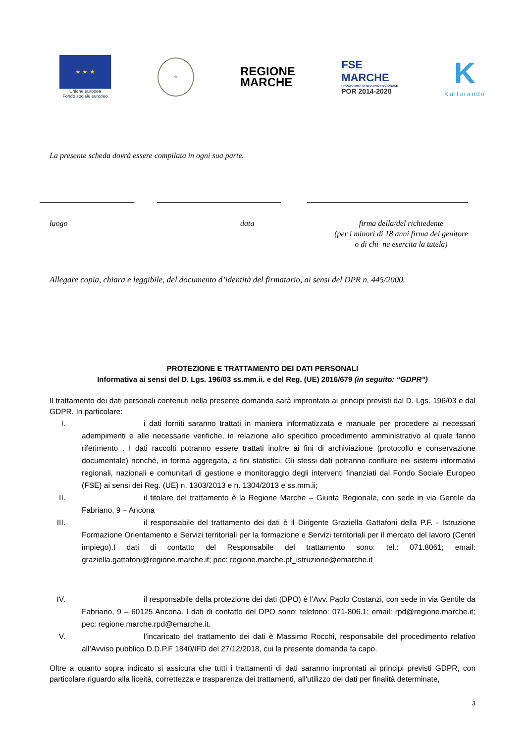★ ★ ★
Unione europea
Fondo sociale europeo
☆
REGIONE
MARCHE
FSE
MARCHE
PROGRAMMA OPERATIVO REGIONALE
POR 2014-2020
K
Kulturando
La presente scheda dovrà essere compilata in ogni sua parte.
luogo data firma della/del richiedente
(per i minori di 18 anni firma del genitore
o di chi ne esercita la tutela)
Allegare copia, chiara e leggibile, del documento d’identità del firmatario, ai sensi del DPR n. 445/2000.
PROTEZIONE E TRATTAMENTO DEI DATI PERSONALI
Informativa ai sensi del D. Lgs. 196/03 ss.mm.ii. e del Reg. (UE) 2016/679 (in seguito: “GDPR”)
Il trattamento dei dati personali contenuti nella presente domanda sarà improntato ai principi previsti dal D. Lgs. 196/03 e dal GDPR. In particolare:
I. i dati forniti saranno trattati in maniera informatizzata e manuale per procedere ai necessari adempimenti e alle necessarie verifiche, in relazione allo specifico procedimento amministrativo al quale fanno riferimento . I dati raccolti potranno essere trattati inoltre ai fini di archiviazione (protocollo e conservazione documentale) nonché, in forma aggregata, a fini statistici. Gli stessi dati potranno confluire nei sistemi informativi regionali, nazionali e comunitari di gestione e monitoraggio degli interventi finanziati dal Fondo Sociale Europeo (FSE) ai sensi dei Reg. (UE) n. 1303/2013 e n. 1304/2013 e ss.mm.ii;
II. il titolare del trattamento è la Regione Marche – Giunta Regionale, con sede in via Gentile da Fabriano, 9 – Ancona
III.
il responsabile del trattamento dei dati è il Dirigente Graziella Gattafoni della P.F. - Istruzione Formazione Orientamento e Servizi territoriali per la formazione e Servizi territoriali per il mercato del lavoro (Centri impiego).I dati di contatto del Responsabile del trattamento sono: tel.: 071.8061; email: graziella.gattafoni@regione.marche.it; pec: regione.marche.pf_istruzione@emarche.it
IV. il responsabile della protezione dei dati (DPO) è l’Avv. Paolo Costanzi, con sede in via Gentile da Fabriano, 9 – 60125 Ancona. I dati di contatto del DPO sono: telefono: 071-806.1; email: rpd@regione.marche.it; pec: regione.marche.rpd@emarche.it.
V. l’incaricato del trattamento dei dati è Massimo Rocchi, responsabile del procedimento relativo all’Avviso pubblico D.D.P.F 1840/IFD del 27/12/2018, cui la presente domanda fa capo.
Oltre a quanto sopra indicato si assicura che tutti i trattamenti di dati saranno improntati ai principi previsti GDPR, con particolare riguardo alla liceità, correttezza e trasparenza dei trattamenti, all'utilizzo dei dati per finalità determinate,
3